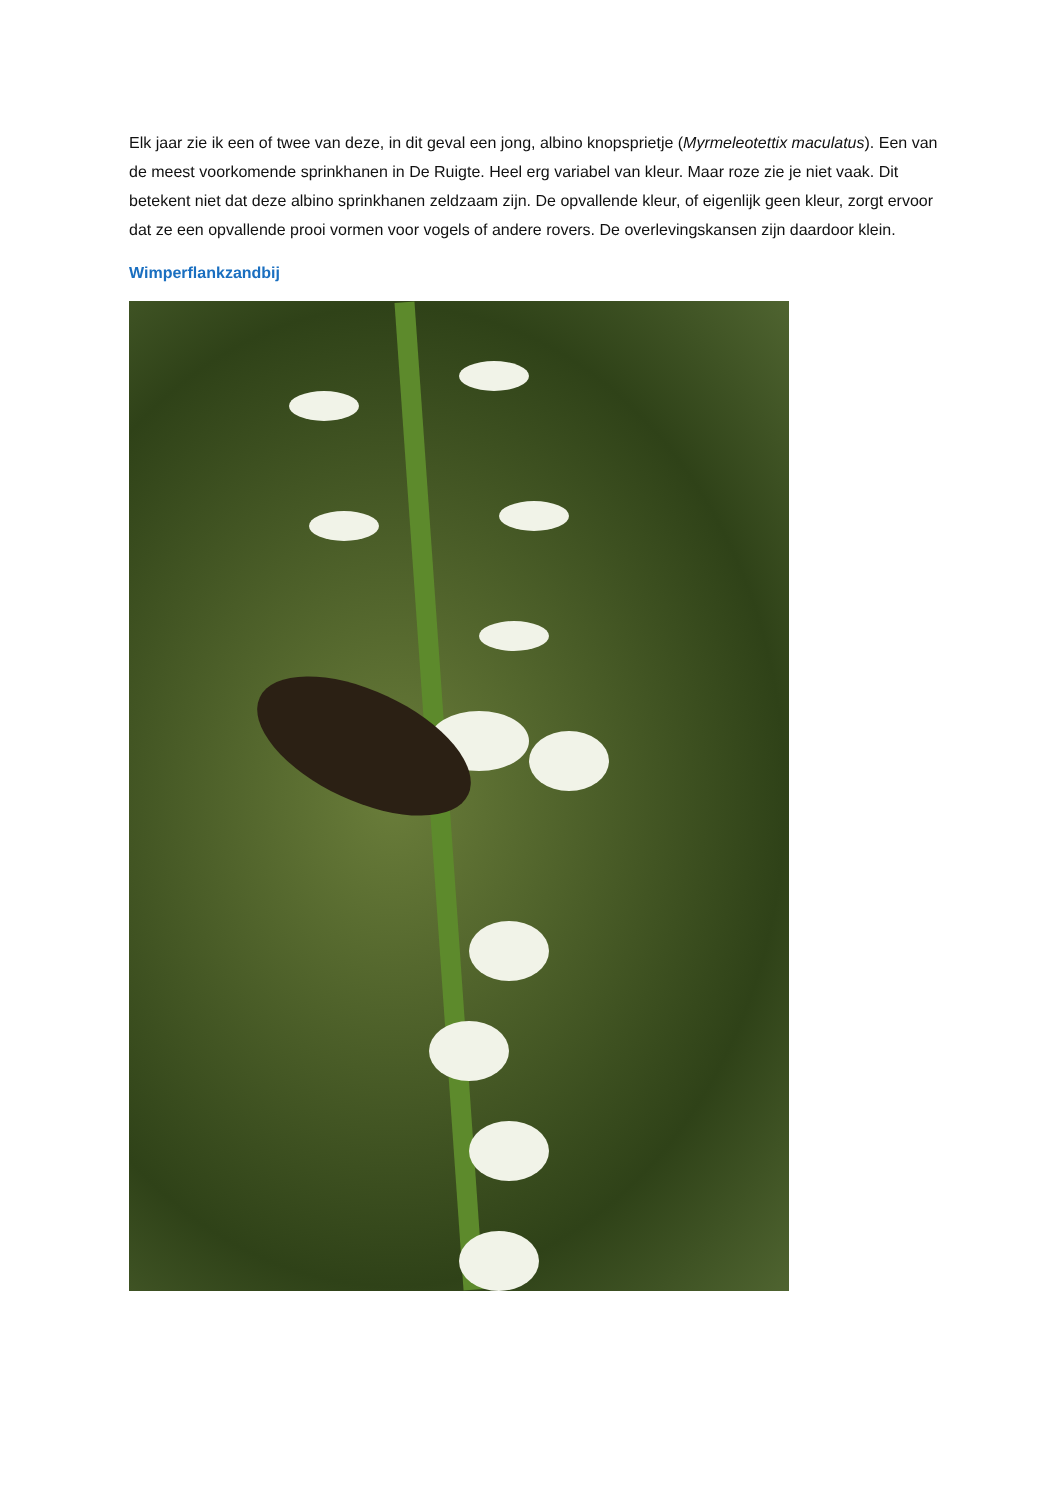Elk jaar zie ik een of twee van deze, in dit geval een jong, albino knopsprietje (Myrmeleotettix maculatus). Een van de meest voorkomende sprinkhanen in De Ruigte. Heel erg variabel van kleur. Maar roze zie je niet vaak. Dit betekent niet dat deze albino sprinkhanen zeldzaam zijn. De opvallende kleur, of eigenlijk geen kleur, zorgt ervoor dat ze een opvallende prooi vormen voor vogels of andere rovers. De overlevingskansen zijn daardoor klein.
Wimperflankzandbij